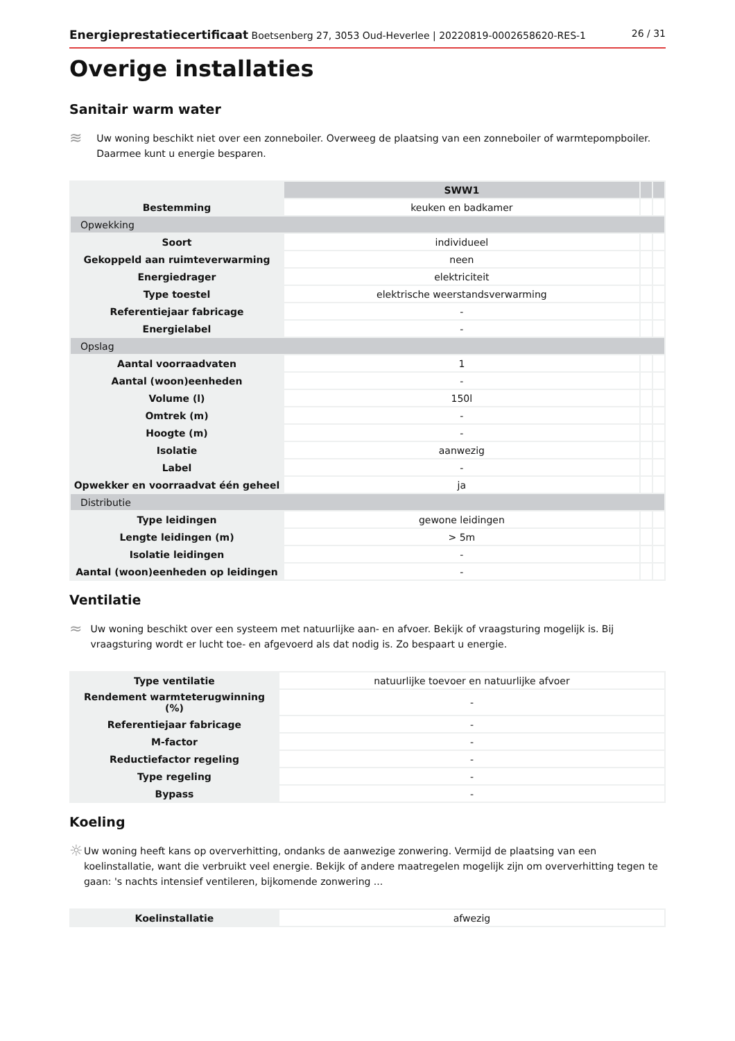Energieprestatiecertificaat Boetsenberg 27, 3053 Oud-Heverlee | 20220819-0002658620-RES-1 26 / 31
Overige installaties
Sanitair warm water
≋
Uw woning beschikt niet over een zonneboiler. Overweeg de plaatsing van een zonneboiler of warmtepompboiler. Daarmee kunt u energie besparen.
| | SWW1 | | |
| --- | --- | --- | --- |
| Bestemming | keuken en badkamer | | |
| Opwekking | | | |
| Soort | individueel | | |
| Gekoppeld aan ruimteverwarming | neen | | |
| Energiedrager | elektriciteit | | |
| Type toestel | elektrische weerstandsverwarming | | |
| Referentiejaar fabricage | - | | |
| Energielabel | - | | |
| Opslag | | | |
| Aantal voorraadvaten | 1 | | |
| Aantal (woon)eenheden | - | | |
| Volume (l) | 150l | | |
| Omtrek (m) | - | | |
| Hoogte (m) | - | | |
| Isolatie | aanwezig | | |
| Label | - | | |
| Opwekker en voorraadvat één geheel | ja | | |
| Distributie | | | |
| Type leidingen | gewone leidingen | | |
| Lengte leidingen (m) | > 5m | | |
| Isolatie leidingen | - | | |
| Aantal (woon)eenheden op leidingen | - | | |
Ventilatie
≈
Uw woning beschikt over een systeem met natuurlijke aan- en afvoer. Bekijk of vraagsturing mogelijk is. Bij vraagsturing wordt er lucht toe- en afgevoerd als dat nodig is. Zo bespaart u energie.
| Type ventilatie | natuurlijke toevoer en natuurlijke afvoer |
| Rendement warmteterugwinning (%) | - |
| Referentiejaar fabricage | - |
| M-factor | - |
| Reductiefactor regeling | - |
| Type regeling | - |
| Bypass | - |
Koeling
☼
Uw woning heeft kans op oververhitting, ondanks de aanwezige zonwering. Vermijd de plaatsing van een koelinstallatie, want die verbruikt veel energie. Bekijk of andere maatregelen mogelijk zijn om oververhitting tegen te gaan: 's nachts intensief ventileren, bijkomende zonwering ...
| Koelinstallatie | afwezig |